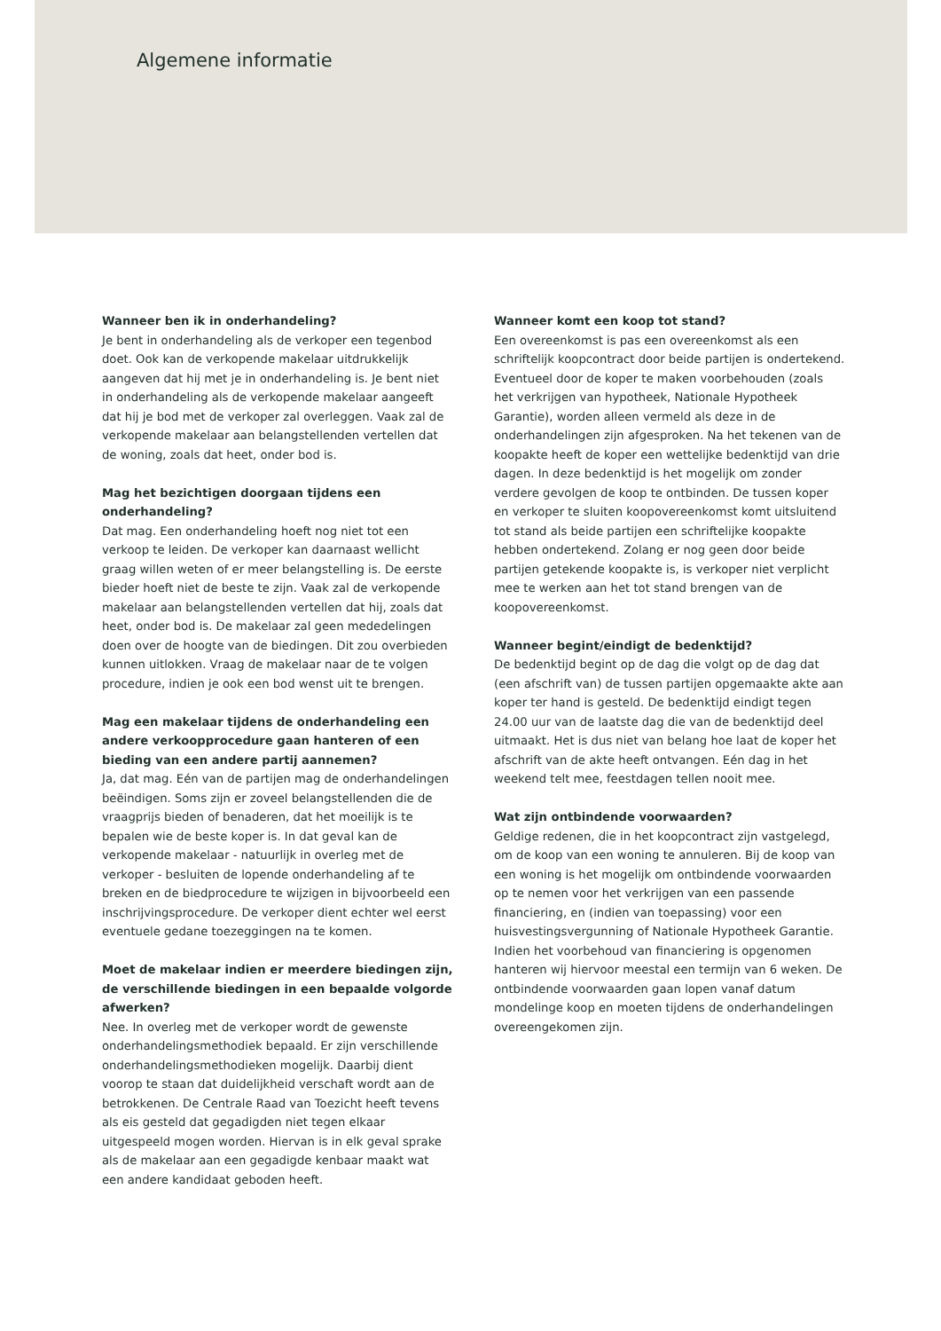Algemene informatie
Wanneer ben ik in onderhandeling?
Je bent in onderhandeling als de verkoper een tegenbod doet. Ook kan de verkopende makelaar uitdrukkelijk aangeven dat hij met je in onderhandeling is. Je bent niet in onderhandeling als de verkopende makelaar aangeeft dat hij je bod met de verkoper zal overleggen. Vaak zal de verkopende makelaar aan belangstellenden vertellen dat de woning, zoals dat heet, onder bod is.
Mag het bezichtigen doorgaan tijdens een onderhandeling?
Dat mag. Een onderhandeling hoeft nog niet tot een verkoop te leiden. De verkoper kan daarnaast wellicht graag willen weten of er meer belangstelling is. De eerste bieder hoeft niet de beste te zijn. Vaak zal de verkopende makelaar aan belangstellenden vertellen dat hij, zoals dat heet, onder bod is. De makelaar zal geen mededelingen doen over de hoogte van de biedingen. Dit zou overbieden kunnen uitlokken. Vraag de makelaar naar de te volgen procedure, indien je ook een bod wenst uit te brengen.
Mag een makelaar tijdens de onderhandeling een andere verkoopprocedure gaan hanteren of een bieding van een andere partij aannemen?
Ja, dat mag. Eén van de partijen mag de onderhandelingen beëindigen. Soms zijn er zoveel belangstellenden die de vraagprijs bieden of benaderen, dat het moeilijk is te bepalen wie de beste koper is. In dat geval kan de verkopende makelaar - natuurlijk in overleg met de verkoper - besluiten de lopende onderhandeling af te breken en de biedprocedure te wijzigen in bijvoorbeeld een inschrijvingsprocedure. De verkoper dient echter wel eerst eventuele gedane toezeggingen na te komen.
Moet de makelaar indien er meerdere biedingen zijn, de verschillende biedingen in een bepaalde volgorde afwerken?
Nee. In overleg met de verkoper wordt de gewenste onderhandelingsmethodiek bepaald. Er zijn verschillende onderhandelingsmethodieken mogelijk. Daarbij dient voorop te staan dat duidelijkheid verschaft wordt aan de betrokkenen. De Centrale Raad van Toezicht heeft tevens als eis gesteld dat gegadigden niet tegen elkaar uitgespeeld mogen worden. Hiervan is in elk geval sprake als de makelaar aan een gegadigde kenbaar maakt wat een andere kandidaat geboden heeft.
Wanneer komt een koop tot stand?
Een overeenkomst is pas een overeenkomst als een schriftelijk koopcontract door beide partijen is ondertekend. Eventueel door de koper te maken voorbehouden (zoals het verkrijgen van hypotheek, Nationale Hypotheek Garantie), worden alleen vermeld als deze in de onderhandelingen zijn afgesproken. Na het tekenen van de koopakte heeft de koper een wettelijke bedenktijd van drie dagen. In deze bedenktijd is het mogelijk om zonder verdere gevolgen de koop te ontbinden. De tussen koper en verkoper te sluiten koopovereenkomst komt uitsluitend tot stand als beide partijen een schriftelijke koopakte hebben ondertekend. Zolang er nog geen door beide partijen getekende koopakte is, is verkoper niet verplicht mee te werken aan het tot stand brengen van de koopovereenkomst.
Wanneer begint/eindigt de bedenktijd?
De bedenktijd begint op de dag die volgt op de dag dat (een afschrift van) de tussen partijen opgemaakte akte aan koper ter hand is gesteld. De bedenktijd eindigt tegen 24.00 uur van de laatste dag die van de bedenktijd deel uitmaakt. Het is dus niet van belang hoe laat de koper het afschrift van de akte heeft ontvangen. Eén dag in het weekend telt mee, feestdagen tellen nooit mee.
Wat zijn ontbindende voorwaarden?
Geldige redenen, die in het koopcontract zijn vastgelegd, om de koop van een woning te annuleren. Bij de koop van een woning is het mogelijk om ontbindende voorwaarden op te nemen voor het verkrijgen van een passende financiering, en (indien van toepassing) voor een huisvestingsvergunning of Nationale Hypotheek Garantie. Indien het voorbehoud van financiering is opgenomen hanteren wij hiervoor meestal een termijn van 6 weken. De ontbindende voorwaarden gaan lopen vanaf datum mondelinge koop en moeten tijdens de onderhandelingen overeengekomen zijn.